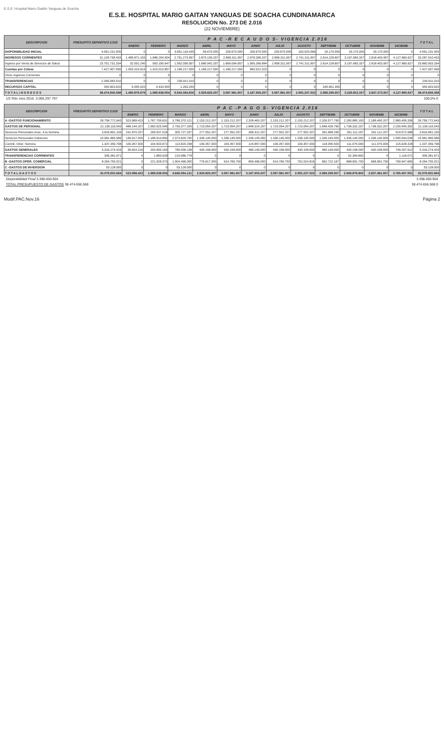E.S.E. Hospital Mario Gaitán Yanguas de Soacha
E.S.E. HOSPITAL MARIO GAITAN YANGUAS DE SOACHA CUNDINAMARCA
RESOLUCION No. 273 DE 2.016
(22 NOVIEMBRE)
| DESCRIPCION | PRESUP/TO DEFINITIVO 2.016 | P A C -R E C A U D O S- VIGENCIA 2.016 | | | | | | | | | | | | T O T A L |
| --- | --- | --- | --- | --- | --- | --- | --- | --- | --- | --- | --- | --- | --- | --- |
| | | ENERO | FEBRERO | MARZO | ABRIL | MAYO | JUNIO | JULIO | AGOSTO | SEPTIEMB | OCTUBRE | NOVIEMB | DICIEMB | |
| DISPONIBILIDAD INICIAL | 4.591.231.505 | 0 | 0 | 3.651.116.439 | 59.670.000 | 209.670.000 | 209.670.000 | 209.670.000 | 163.925.066 | 29.170.000 | 29.170.000 | 29.170.000 | 0 | 4.591.231.505 |
| INGRESOS CORRIENTES | 31.128.738.433 | 1.485.871.159 | 1.986.204.504 | 2.751.273.957 | 2.870.159.207 | 2.858.311.957 | 2.978.289.207 | 2.858.311.957 | 2.741.311.957 | 2.614.228.607 | 3.197.683.337 | 2.818.403.957 | 4.127.860.627 | 33.287.910.433 |
| Ingreso por Venta de Servicios de Salud | 23.701.731.334 | 32.551.240 | 563.190.647 | 1.562.056.957 | 1.680.942.207 | 1.669.094.957 | 1.995.266.884 | 2.858.311.957 | 2.741.311.957 | 2.614.228.607 | 3.197.683.337 | 2.818.403.957 | 4.127.860.627 | 25.860.903.334 |
| Cuentas por Cobrar | 7.427.007.099 | 1.453.319.919 | 1.423.013.857 | 1.189.217.000 | 1.189.217.000 | 1.189.217.000 | 983.022.323 | 0 | 0 | 0 | 0 | 0 | 0 | 7.427.007.099 |
| Otros Ingresos Corrientes | 0 | 0 | 0 | 0 | 0 | 0 | 0 | 0 | 0 | 0 | 0 | 0 | 0 | 0 |
| TRANSFERENCIAS | 2.399.083.010 | 0 | 0 | 239.911.010 | 0 | 0 | 0 | 0 | 0 | 0 | 0 | 0 | 0 | 239.911.010 |
| RECURSOS CAPITAL | 355.603.620 | 5.005.520 | 3.433.500 | 1.263.250 | 0 | 0 | 0 | 0 | 0 | 345.901.350 | 0 | 0 | 0 | 355.603.620 |
| T O T A L I N G R E S O S | 38.474.656.568 | 1.490.876.679 | 1.989.638.004 | 6.643.564.656 | 2.929.829.207 | 3.067.981.957 | 3.187.959.207 | 3.067.981.957 | 2.905.237.023 | 2.989.299.957 | 3.226.853.337 | 2.847.573.957 | 4.127.860.627 | 38.474.656.568 |
1/2 Rdo mes 2016. 3.006.297.797 100,0% 0
| DESCRIPCION | PRESUP/TO DEFINITIVO 2.016 | P A C -P A G O S- VIGENCIA 2.016 | | | | | | | | | | | | T O T A L |
| --- | --- | --- | --- | --- | --- | --- | --- | --- | --- | --- | --- | --- | --- | --- |
| | | ENERO | FEBRERO | MARZO | ABRIL | MAYO | JUNIO | JULIO | AGOSTO | SEPTIEMB | OCTUBRE | NOVIEMB | DICIEMB | |
| A -GASTOS FUNCIONAMIENTO | 26.758.772.643 | 523.968.423 | 1.767.709.631 | 3.789.370.121 | 2.153.212.207 | 2.153.212.207 | 2.328.463.207 | 2.153.212.207 | 2.153.212.207 | 2.326.577.790 | 2.260.885.100 | 2.168.490.207 | 2.980.459.336 | 26.758.772.643 |
| GASTOS DE PERSONAL | 21.136.116.543 | 488.144.207 | 1.560.925.540 | 2.793.377.205 | 1.723.054.207 | 1.723.054.207 | 1.848.314.207 | 1.723.054.207 | 1.723.054.207 | 1.846.428.790 | 1.738.332.207 | 1.738.332.207 | 2.230.045.352 | 21.136.116.543 |
| Servicios Personales Asoc. A la Nomina | 3.816.891.159 | 241.870.207 | 269.507.018 | 305.727.207 | 277.552.207 | 277.552.207 | 396.312.207 | 277.552.207 | 277.552.207 | 391.968.290 | 291.112.207 | 291.112.207 | 519.072.988 | 3.816.891.159 |
| Servicios Personales Indirectos | 15.981.865.586 | 136.917.000 | 1.186.914.850 | 2.373.829.700 | 1.336.145.000 | 1.336.145.000 | 1.336.145.000 | 1.336.145.000 | 1.336.145.000 | 1.336.145.000 | 1.336.145.000 | 1.336.145.000 | 1.595.044.036 | 15.981.865.586 |
| Contrib. Inher. Nomina | 1.337.359.798 | 109.357.000 | 104.503.672 | 113.820.298 | 109.357.000 | 109.357.000 | 115.857.000 | 109.357.000 | 109.357.000 | 118.355.500 | 111.075.000 | 111.075.000 | 115.928.328 | 1.337.359.798 |
| GASTOS GENERALES | 5.316.274.429 | 35.824.216 | 204.900.163 | 785.006.138 | 430.158.000 | 430.158.000 | 480.149.000 | 430.158.000 | 430.158.000 | 480.149.000 | 430.158.000 | 430.158.000 | 749.297.912 | 5.316.274.429 |
| TRANSFERENCIAS CORRIENTES | 306.381.671 | 0 | 1.883.928 | 210.986.778 | 0 | 0 | 0 | 0 | 0 | 0 | 92.394.893 | 0 | 1.116.072 | 306.381.671 |
| B -GASTOS OPER. COMERCIAL | 8.264.755.021 | 0 | 221.928.373 | 1.004.496.000 | 776.617.000 | 914.769.750 | 859.496.000 | 914.769.750 | 752.024.816 | 662.722.167 | 688.991.750 | 668.991.750 | 799.947.665 | 8.264.755.021 |
| C -GASTOS DE INVERSION | 53.128.000 | 0 | 0 | 53.128.000 | 0 | 0 | 0 | 0 | 0 | 0 | 0 | 0 | 0 | 53.128.000 |
| T O T A L G A S T O S | 35.076.655.664 | 523.968.423 | 1.989.638.004 | 4.846.994.121 | 2.929.829.207 | 3.067.981.957 | 3.187.959.207 | 3.067.981.957 | 2.905.237.023 | 2.989.299.957 | 2.949.876.850 | 2.837.481.957 | 3.780.407.001 | 35.076.655.664 |
Disponibilidad Final 3.398.000.904 3.398.000.904
TOTAL PRESUPUESTO DE GASTOS 38.474.656.568 38.474.656.568 0
Modif.PAC.Nov.16 Página 2